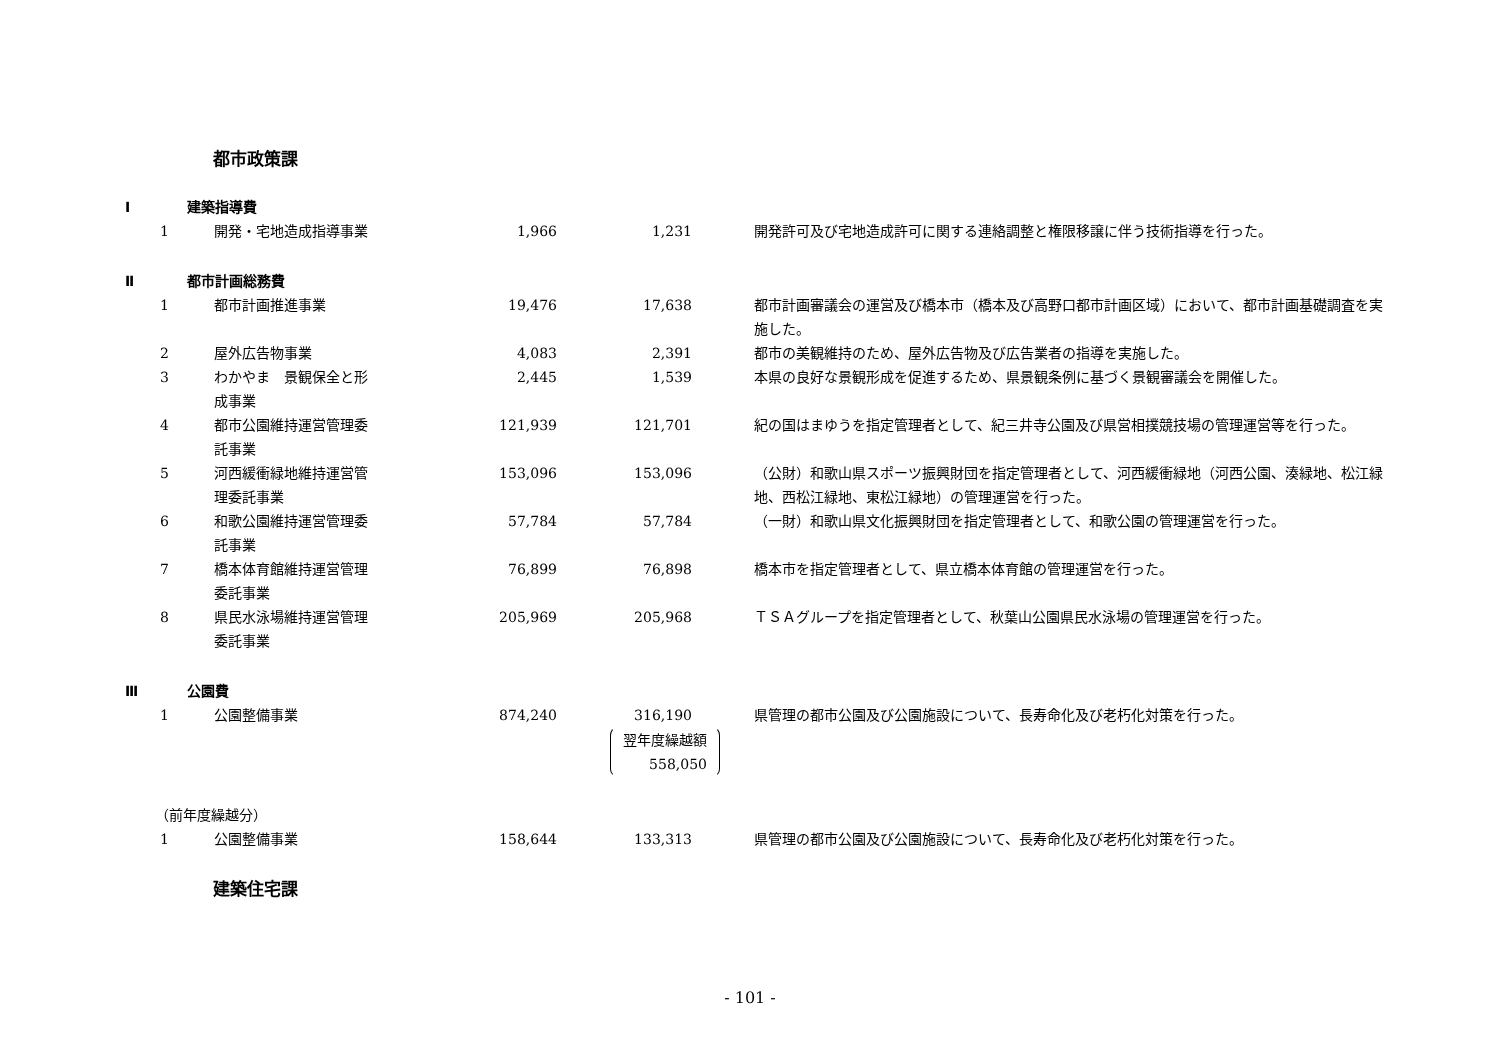都市政策課
| Ⅰ | 建築指導費 | | | | | |
| | 1 | 開発・宅地造成指導事業 | 1,966 | 1,231 | | 開発許可及び宅地造成許可に関する連絡調整と権限移譲に伴う技術指導を行った。 |
| Ⅱ | 都市計画総務費 | | | | | |
| | 1 | 都市計画推進事業 | 19,476 | 17,638 | | 都市計画審議会の運営及び橋本市（橋本及び高野口都市計画区域）において、都市計画基礎調査を実施した。 |
| | 2 | 屋外広告物事業 | 4,083 | 2,391 | | 都市の美観維持のため、屋外広告物及び広告業者の指導を実施した。 |
| | 3 | わかやま 景観保全と形 成事業 | 2,445 | 1,539 | | 本県の良好な景観形成を促進するため、県景観条例に基づく景観審議会を開催した。 |
| | 4 | 都市公園維持運営管理委 託事業 | 121,939 | 121,701 | | 紀の国はまゆうを指定管理者として、紀三井寺公園及び県営相撲競技場の管理運営等を行った。 |
| | 5 | 河西緩衝緑地維持運営管 理委託事業 | 153,096 | 153,096 | | （公財）和歌山県スポーツ振興財団を指定管理者として、河西緩衝緑地（河西公園、湊緑地、松江緑地、西松江緑地、東松江緑地）の管理運営を行った。 |
| | 6 | 和歌公園維持運営管理委 託事業 | 57,784 | 57,784 | | （一財）和歌山県文化振興財団を指定管理者として、和歌公園の管理運営を行った。 |
| | 7 | 橋本体育館維持運営管理 委託事業 | 76,899 | 76,898 | | 橋本市を指定管理者として、県立橋本体育館の管理運営を行った。 |
| | 8 | 県民水泳場維持運営管理 委託事業 | 205,969 | 205,968 | | ＴＳＡグループを指定管理者として、秋葉山公園県民水泳場の管理運営を行った。 |
| Ⅲ | 公園費 | | | | | |
| | 1 | 公園整備事業 | 874,240 | 316,190 翌年度繰越額 558,050 | | 県管理の都市公園及び公園施設について、長寿命化及び老朽化対策を行った。 |
| （前年度繰越分） | | | | | | |
| | 1 | 公園整備事業 | 158,644 | 133,313 | | 県管理の都市公園及び公園施設について、長寿命化及び老朽化対策を行った。 |
建築住宅課
- 101 -